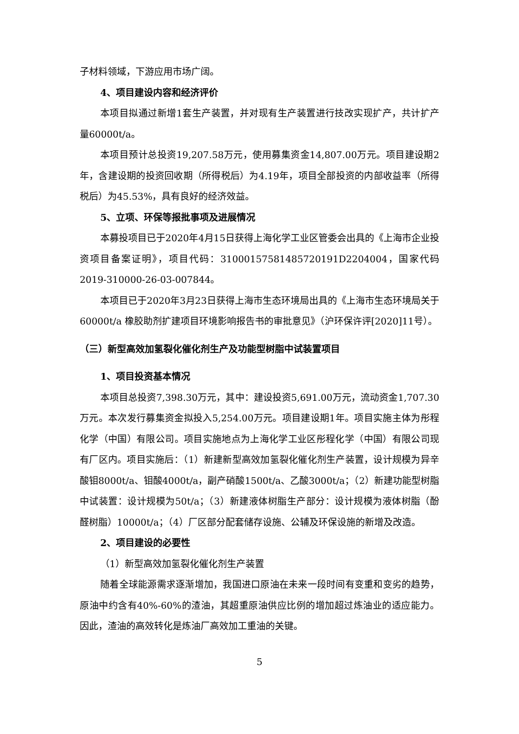子材料领域，下游应用市场广阔。
4、项目建设内容和经济评价
本项目拟通过新增1套生产装置，并对现有生产装置进行技改实现扩产，共计扩产量60000t/a。
本项目预计总投资19,207.58万元，使用募集资金14,807.00万元。项目建设期2年，含建设期的投资回收期（所得税后）为4.19年，项目全部投资的内部收益率（所得税后）为45.53%，具有良好的经济效益。
5、立项、环保等报批事项及进展情况
本募投项目已于2020年4月15日获得上海化学工业区管委会出具的《上海市企业投资项目备案证明》，项目代码：310001575814857201​91D2204004，国家代码2019-310000-26-03-007844。
本项目已于2020年3月23日获得上海市生态环境局出具的《上海市生态环境局关于60000t/a 橡胶助剂扩建项目环境影响报告书的审批意见》（沪环保许评[2020]11号）。
（三）新型高效加氢裂化催化剂生产及功能型树脂中试装置项目
1、项目投资基本情况
本项目总投资7,398.30万元，其中：建设投资5,691.00万元，流动资金1,707.30万元。本次发行募集资金拟投入5,254.00万元。项目建设期1年。项目实施主体为彤程化学（中国）有限公司。项目实施地点为上海化学工业区彤程化学（中国）有限公司现有厂区内。项目实施后：（1）新建新型高效加氢裂化催化剂生产装置，设计规模为异辛酸钼8000t/a、钼酸4000t/a，副产硝酸1500t/a、乙酸3000t/a；（2）新建功能型树脂中试装置：设计规模为50t/a；（3）新建液体树脂生产部分：设计规模为液体树脂（酚醛树脂）10000t/a；（4）厂区部分配套储存设施、公辅及环保设施的新增及改造。
2、项目建设的必要性
（1）新型高效加氢裂化催化剂生产装置
随着全球能源需求逐渐增加，我国进口原油在未来一段时间有变重和变劣的趋势，原油中约含有40%-60%的渣油，其超重原油供应比例的增加超过炼油业的适应能力。因此，渣油的高效转化是炼油厂高效加工重油的关键。
5